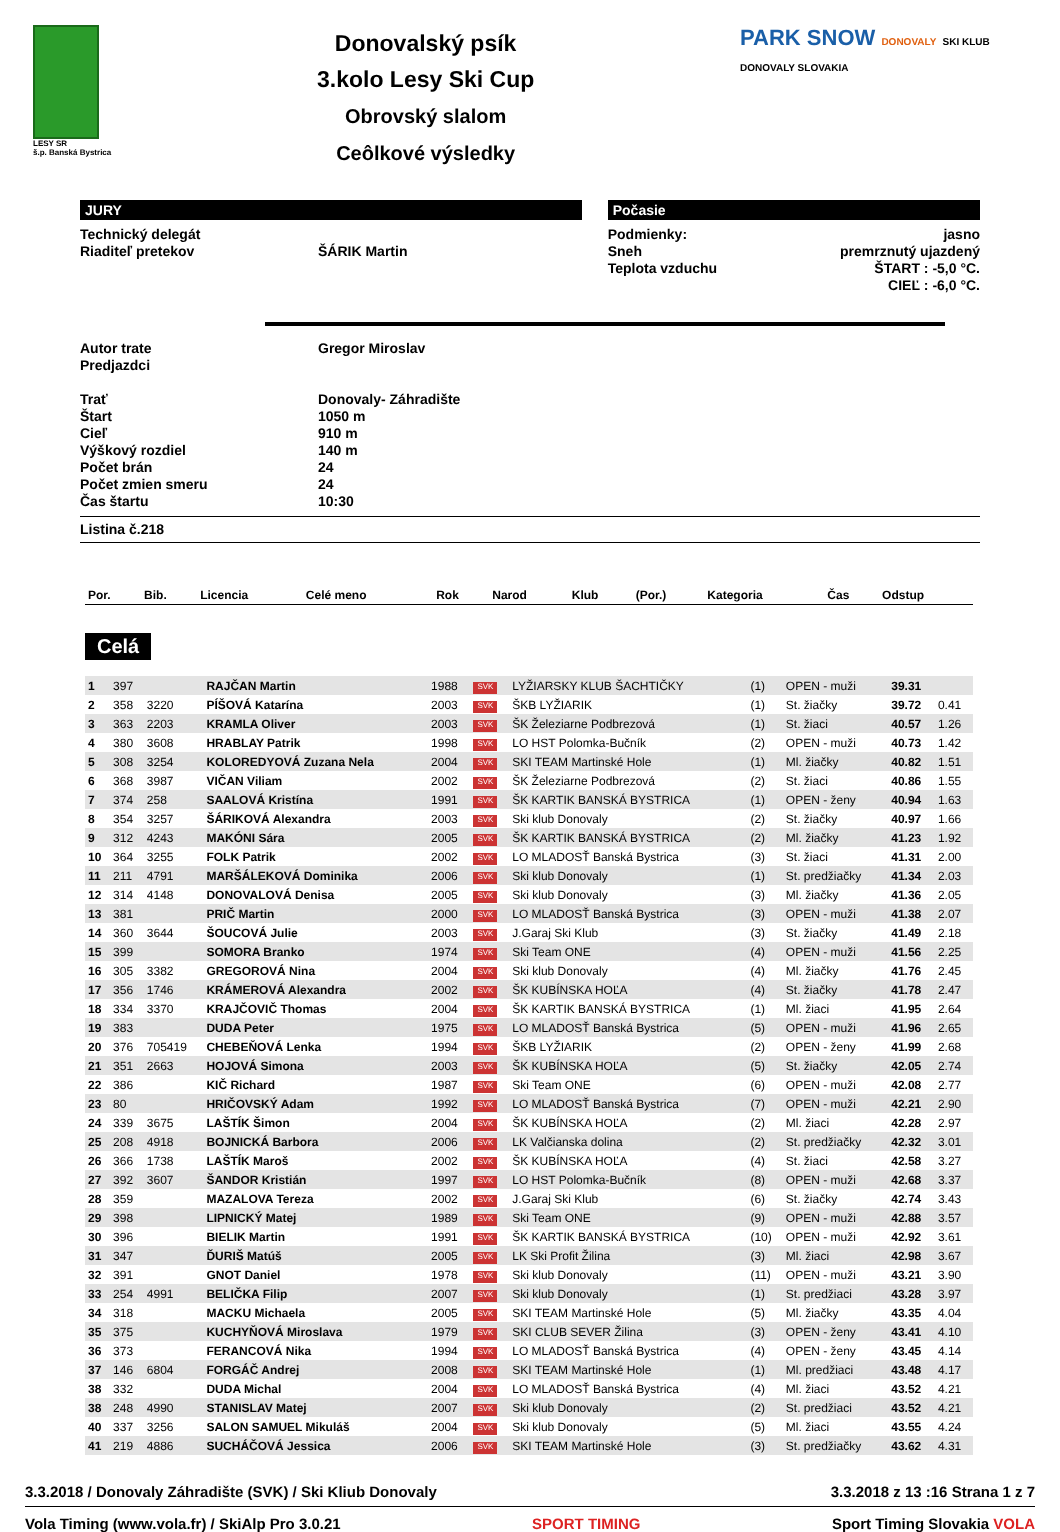LESY SR
š.p. Banská Bystrica
Donovalský psík
3.kolo Lesy Ski Cup
Obrovský slalom
Ceôlkové výsledky
PARK SNOW DONOVALY SKI KLUB DONOVALY SLOVAKIA
JURY
Technický delegát
Riaditeľ pretekov ŠÁRIK Martin
Počasie
Podmienky:
Sneh
Teplota vzduchu
jasno
premrznutý ujazdený
ŠTART : -5,0 °C.
CIEĽ : -6,0 °C.
Autor trate Gregor Miroslav
Predjazdci
Trať Donovaly- Záhradište
Štart 1050 m
Cieľ 910 m
Výškový rozdiel 140 m
Počet brán 24
Počet zmien smeru 24
Čas štartu 10:30
Listina č.218
| Por. | Bib. | Licencia | Celé meno | Rok | Narod | Klub | (Por.) | Kategoria | Čas | Odstup |
| --- | --- | --- | --- | --- | --- | --- | --- | --- | --- | --- |
Celá
| 1 | 397 | | RAJČAN Martin | 1988 | SVK | LYŽIARSKY KLUB ŠACHTIČKY | (1) | OPEN - muži | 39.31 | |
| 2 | 358 | 3220 | PÍŠOVÁ Katarína | 2003 | SVK | ŠKB LYŽIARIK | (1) | St. žiačky | 39.72 | 0.41 |
| 3 | 363 | 2203 | KRAMLA Oliver | 2003 | SVK | ŠK Železiarne Podbrezová | (1) | St. žiaci | 40.57 | 1.26 |
| 4 | 380 | 3608 | HRABLAY Patrik | 1998 | SVK | LO HST Polomka-Bučník | (2) | OPEN - muži | 40.73 | 1.42 |
| 5 | 308 | 3254 | KOLOREDYOVÁ Zuzana Nela | 2004 | SVK | SKI TEAM Martinské Hole | (1) | Ml. žiačky | 40.82 | 1.51 |
| 6 | 368 | 3987 | VIČAN Viliam | 2002 | SVK | ŠK Železiarne Podbrezová | (2) | St. žiaci | 40.86 | 1.55 |
| 7 | 374 | 258 | SAALOVÁ Kristína | 1991 | SVK | ŠK KARTIK BANSKÁ BYSTRICA | (1) | OPEN - ženy | 40.94 | 1.63 |
| 8 | 354 | 3257 | ŠÁRIKOVÁ Alexandra | 2003 | SVK | Ski klub Donovaly | (2) | St. žiačky | 40.97 | 1.66 |
| 9 | 312 | 4243 | MAKÓNI Sára | 2005 | SVK | ŠK KARTIK BANSKÁ BYSTRICA | (2) | Ml. žiačky | 41.23 | 1.92 |
| 10 | 364 | 3255 | FOLK Patrik | 2002 | SVK | LO MLADOSŤ Banská Bystrica | (3) | St. žiaci | 41.31 | 2.00 |
| 11 | 211 | 4791 | MARŠÁLEKOVÁ Dominika | 2006 | SVK | Ski klub Donovaly | (1) | St. predžiačky | 41.34 | 2.03 |
| 12 | 314 | 4148 | DONOVALOVÁ Denisa | 2005 | SVK | Ski klub Donovaly | (3) | Ml. žiačky | 41.36 | 2.05 |
| 13 | 381 | | PRIČ Martin | 2000 | SVK | LO MLADOSŤ Banská Bystrica | (3) | OPEN - muži | 41.38 | 2.07 |
| 14 | 360 | 3644 | ŠOUCOVÁ Julie | 2003 | SVK | J.Garaj Ski Klub | (3) | St. žiačky | 41.49 | 2.18 |
| 15 | 399 | | SOMORA Branko | 1974 | SVK | Ski Team ONE | (4) | OPEN - muži | 41.56 | 2.25 |
| 16 | 305 | 3382 | GREGOROVÁ Nina | 2004 | SVK | Ski klub Donovaly | (4) | Ml. žiačky | 41.76 | 2.45 |
| 17 | 356 | 1746 | KRÁMEROVÁ Alexandra | 2002 | SVK | ŠK KUBÍNSKA HOĽA | (4) | St. žiačky | 41.78 | 2.47 |
| 18 | 334 | 3370 | KRAJČOVIČ Thomas | 2004 | SVK | ŠK KARTIK BANSKÁ BYSTRICA | (1) | Ml. žiaci | 41.95 | 2.64 |
| 19 | 383 | | DUDA Peter | 1975 | SVK | LO MLADOSŤ Banská Bystrica | (5) | OPEN - muži | 41.96 | 2.65 |
| 20 | 376 | 705419 | CHEBEŇOVÁ Lenka | 1994 | SVK | ŠKB LYŽIARIK | (2) | OPEN - ženy | 41.99 | 2.68 |
| 21 | 351 | 2663 | HOJOVÁ Simona | 2003 | SVK | ŠK KUBÍNSKA HOĽA | (5) | St. žiačky | 42.05 | 2.74 |
| 22 | 386 | | KIČ Richard | 1987 | SVK | Ski Team ONE | (6) | OPEN - muži | 42.08 | 2.77 |
| 23 | 80 | | HRIČOVSKÝ Adam | 1992 | SVK | LO MLADOSŤ Banská Bystrica | (7) | OPEN - muži | 42.21 | 2.90 |
| 24 | 339 | 3675 | LAŠTÍK Šimon | 2004 | SVK | ŠK KUBÍNSKA HOĽA | (2) | Ml. žiaci | 42.28 | 2.97 |
| 25 | 208 | 4918 | BOJNICKÁ Barbora | 2006 | SVK | LK Valčianska dolina | (2) | St. predžiačky | 42.32 | 3.01 |
| 26 | 366 | 1738 | LAŠTÍK Maroš | 2002 | SVK | ŠK KUBÍNSKA HOĽA | (4) | St. žiaci | 42.58 | 3.27 |
| 27 | 392 | 3607 | ŠANDOR Kristián | 1997 | SVK | LO HST Polomka-Bučník | (8) | OPEN - muži | 42.68 | 3.37 |
| 28 | 359 | | MAZALOVA Tereza | 2002 | SVK | J.Garaj Ski Klub | (6) | St. žiačky | 42.74 | 3.43 |
| 29 | 398 | | LIPNICKÝ Matej | 1989 | SVK | Ski Team ONE | (9) | OPEN - muži | 42.88 | 3.57 |
| 30 | 396 | | BIELIK Martin | 1991 | SVK | ŠK KARTIK BANSKÁ BYSTRICA | (10) | OPEN - muži | 42.92 | 3.61 |
| 31 | 347 | | ĎURIŠ Matúš | 2005 | SVK | LK Ski Profit Žilina | (3) | Ml. žiaci | 42.98 | 3.67 |
| 32 | 391 | | GNOT Daniel | 1978 | SVK | Ski klub Donovaly | (11) | OPEN - muži | 43.21 | 3.90 |
| 33 | 254 | 4991 | BELIČKA Filip | 2007 | SVK | Ski klub Donovaly | (1) | St. predžiaci | 43.28 | 3.97 |
| 34 | 318 | | MACKU Michaela | 2005 | SVK | SKI TEAM Martinské Hole | (5) | Ml. žiačky | 43.35 | 4.04 |
| 35 | 375 | | KUCHYŇOVÁ Miroslava | 1979 | SVK | SKI CLUB SEVER Žilina | (3) | OPEN - ženy | 43.41 | 4.10 |
| 36 | 373 | | FERANCOVÁ Nika | 1994 | SVK | LO MLADOSŤ Banská Bystrica | (4) | OPEN - ženy | 43.45 | 4.14 |
| 37 | 146 | 6804 | FORGÁČ Andrej | 2008 | SVK | SKI TEAM Martinské Hole | (1) | Ml. predžiaci | 43.48 | 4.17 |
| 38 | 332 | | DUDA Michal | 2004 | SVK | LO MLADOSŤ Banská Bystrica | (4) | Ml. žiaci | 43.52 | 4.21 |
| 38 | 248 | 4990 | STANISLAV Matej | 2007 | SVK | Ski klub Donovaly | (2) | St. predžiaci | 43.52 | 4.21 |
| 40 | 337 | 3256 | SALON SAMUEL Mikuláš | 2004 | SVK | Ski klub Donovaly | (5) | Ml. žiaci | 43.55 | 4.24 |
| 41 | 219 | 4886 | SUCHÁČOVÁ Jessica | 2006 | SVK | SKI TEAM Martinské Hole | (3) | St. predžiačky | 43.62 | 4.31 |
3.3.2018 / Donovaly Záhradište (SVK) / Ski Kliub Donovaly 3.3.2018 z 13 :16 Strana 1 z 7
Vola Timing (www.vola.fr) / SkiAlp Pro 3.0.21 SPORT TIMING Sport Timing Slovakia VOLA